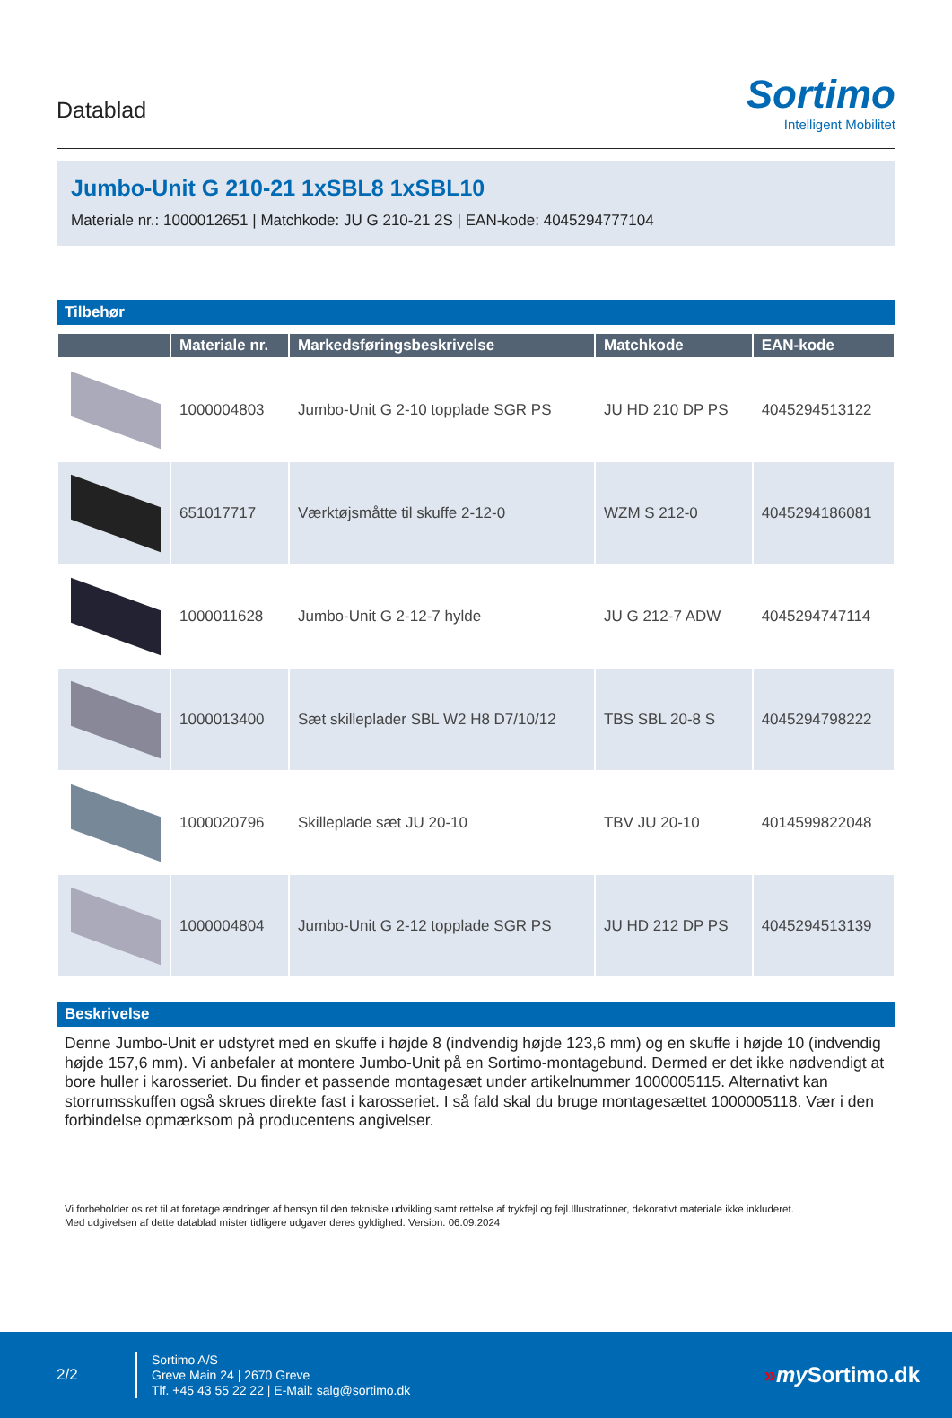Datablad
Sortimo
Intelligent Mobilitet
Jumbo-Unit G 210-21 1xSBL8 1xSBL10
Materiale nr.: 1000012651 | Matchkode: JU G 210-21 2S | EAN-kode: 4045294777104
Tilbehør
| | Materiale nr. | Markedsføringsbeskrivelse | Matchkode | EAN-kode |
| --- | --- | --- | --- | --- |
| | 1000004803 | Jumbo-Unit G 2-10 topplade SGR PS | JU HD 210 DP PS | 4045294513122 |
| | 651017717 | Værktøjsmåtte til skuffe 2-12-0 | WZM S 212-0 | 4045294186081 |
| | 1000011628 | Jumbo-Unit G 2-12-7 hylde | JU G 212-7 ADW | 4045294747114 |
| | 1000013400 | Sæt skilleplader SBL W2 H8 D7/10/12 | TBS SBL 20-8 S | 4045294798222 |
| | 1000020796 | Skilleplade sæt JU 20-10 | TBV JU 20-10 | 4014599822048 |
| | 1000004804 | Jumbo-Unit G 2-12 topplade SGR PS | JU HD 212 DP PS | 4045294513139 |
Beskrivelse
Denne Jumbo-Unit er udstyret med en skuffe i højde 8 (indvendig højde 123,6 mm) og en skuffe i højde 10 (indvendig højde 157,6 mm). Vi anbefaler at montere Jumbo-Unit på en Sortimo-montagebund. Dermed er det ikke nødvendigt at bore huller i karosseriet. Du finder et passende montagesæt under artikelnummer 1000005115. Alternativt kan storrumsskuffen også skrues direkte fast i karosseriet. I så fald skal du bruge montagesættet 1000005118. Vær i den forbindelse opmærksom på producentens angivelser.
Vi forbeholder os ret til at foretage ændringer af hensyn til den tekniske udvikling samt rettelse af trykfejl og fejl.Illustrationer, dekorativt materiale ikke inkluderet.
Med udgivelsen af dette datablad mister tidligere udgaver deres gyldighed. Version: 06.09.2024
2/2
Sortimo A/S
Greve Main 24 | 2670 Greve
Tlf. +45 43 55 22 22 | E-Mail: salg@sortimo.dk
»my Sortimo.dk